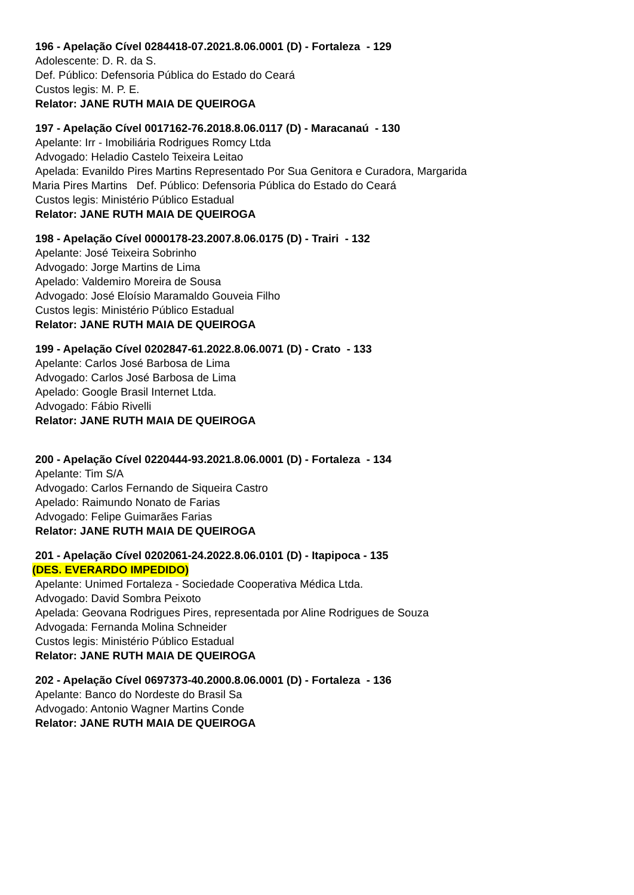196 - Apelação Cível 0284418-07.2021.8.06.0001 (D) - Fortaleza - 129
Adolescente: D. R. da S.
Def. Público: Defensoria Pública do Estado do Ceará
Custos legis: M. P. E.
Relator: JANE RUTH MAIA DE QUEIROGA
197 - Apelação Cível 0017162-76.2018.8.06.0117 (D) - Maracanaú - 130
Apelante: Irr - Imobiliária Rodrigues Romcy Ltda
Advogado: Heladio Castelo Teixeira Leitao
Apelada: Evanildo Pires Martins Representado Por Sua Genitora e Curadora, Margarida
Maria Pires Martins Def. Público: Defensoria Pública do Estado do Ceará
Custos legis: Ministério Público Estadual
Relator: JANE RUTH MAIA DE QUEIROGA
198 - Apelação Cível 0000178-23.2007.8.06.0175 (D) - Trairi - 132
Apelante: José Teixeira Sobrinho
Advogado: Jorge Martins de Lima
Apelado: Valdemiro Moreira de Sousa
Advogado: José Eloísio Maramaldo Gouveia Filho
Custos legis: Ministério Público Estadual
Relator: JANE RUTH MAIA DE QUEIROGA
199 - Apelação Cível 0202847-61.2022.8.06.0071 (D) - Crato - 133
Apelante: Carlos José Barbosa de Lima
Advogado: Carlos José Barbosa de Lima
Apelado: Google Brasil Internet Ltda.
Advogado: Fábio Rivelli
Relator: JANE RUTH MAIA DE QUEIROGA
200 - Apelação Cível 0220444-93.2021.8.06.0001 (D) - Fortaleza - 134
Apelante: Tim S/A
Advogado: Carlos Fernando de Siqueira Castro
Apelado: Raimundo Nonato de Farias
Advogado: Felipe Guimarães Farias
Relator: JANE RUTH MAIA DE QUEIROGA
201 - Apelação Cível 0202061-24.2022.8.06.0101 (D) - Itapipoca - 135
(DES. EVERARDO IMPEDIDO)
Apelante: Unimed Fortaleza - Sociedade Cooperativa Médica Ltda.
Advogado: David Sombra Peixoto
Apelada: Geovana Rodrigues Pires, representada por Aline Rodrigues de Souza
Advogada: Fernanda Molina Schneider
Custos legis: Ministério Público Estadual
Relator: JANE RUTH MAIA DE QUEIROGA
202 - Apelação Cível 0697373-40.2000.8.06.0001 (D) - Fortaleza - 136
Apelante: Banco do Nordeste do Brasil Sa
Advogado: Antonio Wagner Martins Conde
Relator: JANE RUTH MAIA DE QUEIROGA